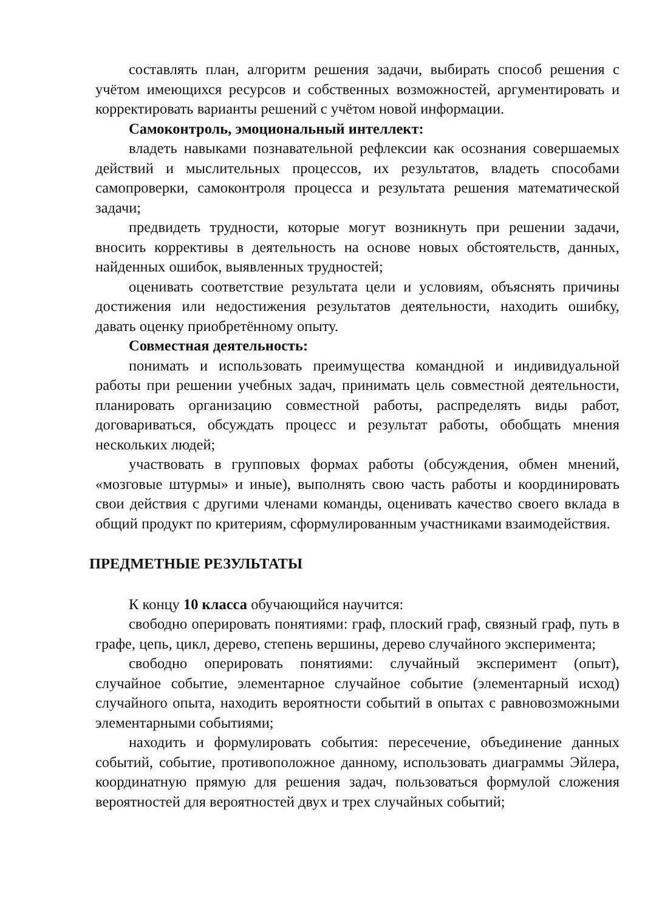составлять план, алгоритм решения задачи, выбирать способ решения с учётом имеющихся ресурсов и собственных возможностей, аргументировать и корректировать варианты решений с учётом новой информации.
Самоконтроль, эмоциональный интеллект:
владеть навыками познавательной рефлексии как осознания совершаемых действий и мыслительных процессов, их результатов, владеть способами самопроверки, самоконтроля процесса и результата решения математической задачи;
предвидеть трудности, которые могут возникнуть при решении задачи, вносить коррективы в деятельность на основе новых обстоятельств, данных, найденных ошибок, выявленных трудностей;
оценивать соответствие результата цели и условиям, объяснять причины достижения или недостижения результатов деятельности, находить ошибку, давать оценку приобретённому опыту.
Совместная деятельность:
понимать и использовать преимущества командной и индивидуальной работы при решении учебных задач, принимать цель совместной деятельности, планировать организацию совместной работы, распределять виды работ, договариваться, обсуждать процесс и результат работы, обобщать мнения нескольких людей;
участвовать в групповых формах работы (обсуждения, обмен мнений, «мозговые штурмы» и иные), выполнять свою часть работы и координировать свои действия с другими членами команды, оценивать качество своего вклада в общий продукт по критериям, сформулированным участниками взаимодействия.
ПРЕДМЕТНЫЕ РЕЗУЛЬТАТЫ
К концу 10 класса обучающийся научится:
свободно оперировать понятиями: граф, плоский граф, связный граф, путь в графе, цепь, цикл, дерево, степень вершины, дерево случайного эксперимента;
свободно оперировать понятиями: случайный эксперимент (опыт), случайное событие, элементарное случайное событие (элементарный исход) случайного опыта, находить вероятности событий в опытах с равновозможными элементарными событиями;
находить и формулировать события: пересечение, объединение данных событий, событие, противоположное данному, использовать диаграммы Эйлера, координатную прямую для решения задач, пользоваться формулой сложения вероятностей для вероятностей двух и трех случайных событий;